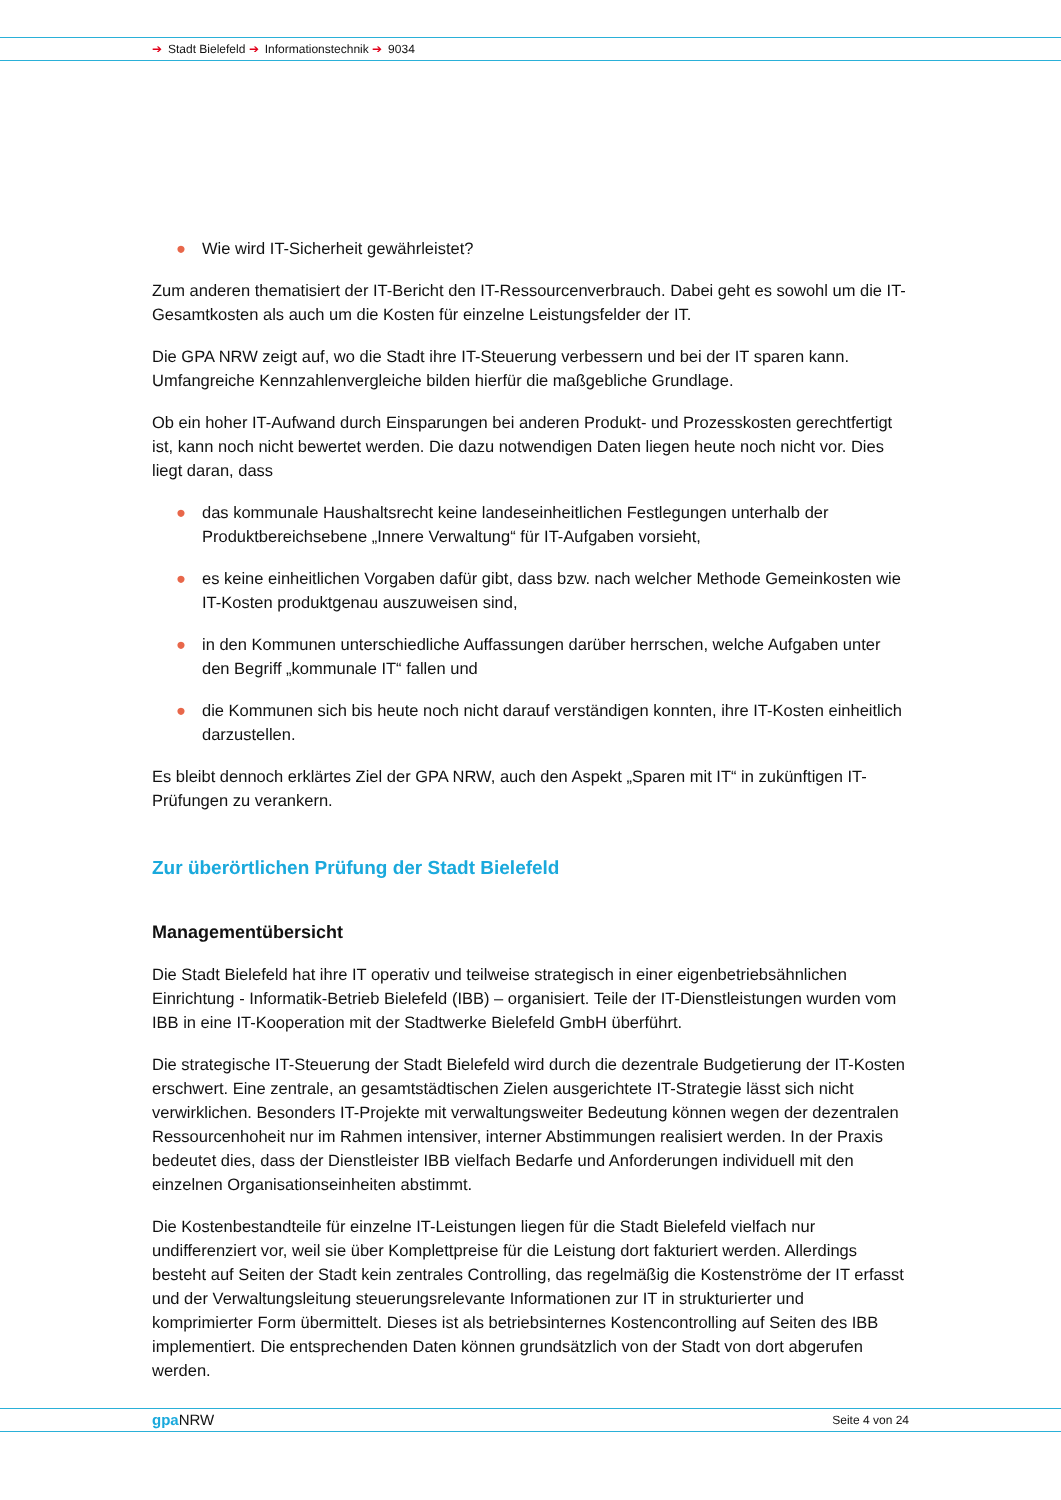➔ Stadt Bielefeld ➔ Informationstechnik ➔ 9034
● Wie wird IT-Sicherheit gewährleistet?
Zum anderen thematisiert der IT-Bericht den IT-Ressourcenverbrauch. Dabei geht es sowohl um die IT-Gesamtkosten als auch um die Kosten für einzelne Leistungsfelder der IT.
Die GPA NRW zeigt auf, wo die Stadt ihre IT-Steuerung verbessern und bei der IT sparen kann. Umfangreiche Kennzahlenvergleiche bilden hierfür die maßgebliche Grundlage.
Ob ein hoher IT-Aufwand durch Einsparungen bei anderen Produkt- und Prozesskosten gerechtfertigt ist, kann noch nicht bewertet werden. Die dazu notwendigen Daten liegen heute noch nicht vor. Dies liegt daran, dass
● das kommunale Haushaltsrecht keine landeseinheitlichen Festlegungen unterhalb der Produktbereichsebene „Innere Verwaltung“ für IT-Aufgaben vorsieht,
● es keine einheitlichen Vorgaben dafür gibt, dass bzw. nach welcher Methode Gemeinkosten wie IT-Kosten produktgenau auszuweisen sind,
● in den Kommunen unterschiedliche Auffassungen darüber herrschen, welche Aufgaben unter den Begriff „kommunale IT“ fallen und
● die Kommunen sich bis heute noch nicht darauf verständigen konnten, ihre IT-Kosten einheitlich darzustellen.
Es bleibt dennoch erklärtes Ziel der GPA NRW, auch den Aspekt „Sparen mit IT“ in zukünftigen IT-Prüfungen zu verankern.
Zur überörtlichen Prüfung der Stadt Bielefeld
Managementübersicht
Die Stadt Bielefeld hat ihre IT operativ und teilweise strategisch in einer eigenbetriebsähnlichen Einrichtung - Informatik-Betrieb Bielefeld (IBB) – organisiert. Teile der IT-Dienstleistungen wurden vom IBB in eine IT-Kooperation mit der Stadtwerke Bielefeld GmbH überführt.
Die strategische IT-Steuerung der Stadt Bielefeld wird durch die dezentrale Budgetierung der IT-Kosten erschwert. Eine zentrale, an gesamtstädtischen Zielen ausgerichtete IT-Strategie lässt sich nicht verwirklichen. Besonders IT-Projekte mit verwaltungsweiter Bedeutung können wegen der dezentralen Ressourcenhoheit nur im Rahmen intensiver, interner Abstimmungen realisiert werden. In der Praxis bedeutet dies, dass der Dienstleister IBB vielfach Bedarfe und Anforderungen individuell mit den einzelnen Organisationseinheiten abstimmt.
Die Kostenbestandteile für einzelne IT-Leistungen liegen für die Stadt Bielefeld vielfach nur undifferenziert vor, weil sie über Komplettpreise für die Leistung dort fakturiert werden. Allerdings besteht auf Seiten der Stadt kein zentrales Controlling, das regelmäßig die Kostenströme der IT erfasst und der Verwaltungsleitung steuerungsrelevante Informationen zur IT in strukturierter und komprimierter Form übermittelt. Dieses ist als betriebsinternes Kostencontrolling auf Seiten des IBB implementiert. Die entsprechenden Daten können grundsätzlich von der Stadt von dort abgerufen werden.
gpa NRW Seite 4 von 24